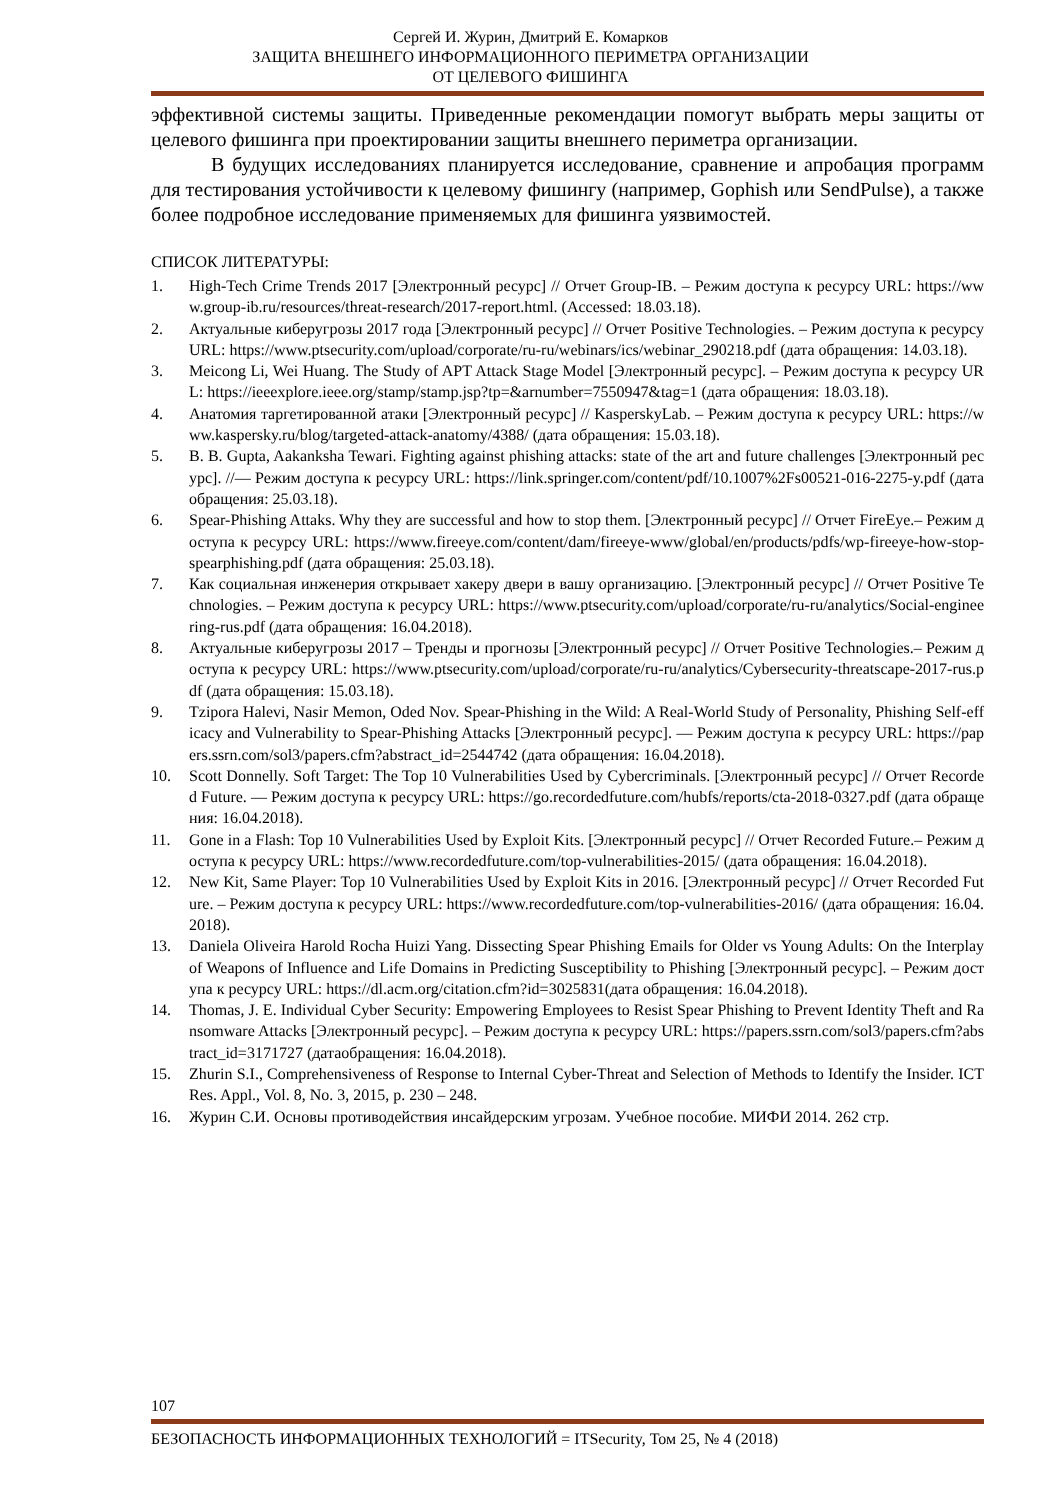Сергей И. Журин, Дмитрий Е. Комарков
ЗАЩИТА ВНЕШНЕГО ИНФОРМАЦИОННОГО ПЕРИМЕТРА ОРГАНИЗАЦИИ
ОТ ЦЕЛЕВОГО ФИШИНГА
эффективной системы защиты. Приведенные рекомендации помогут выбрать меры защиты от целевого фишинга при проектировании защиты внешнего периметра организации.
В будущих исследованиях планируется исследование, сравнение и апробация программ для тестирования устойчивости к целевому фишингу (например, Gophish или SendPulse), а также более подробное исследование применяемых для фишинга уязвимостей.
СПИСОК ЛИТЕРАТУРЫ:
1. High-Tech Crime Trends 2017 [Электронный ресурс] // Отчет Group-IB. – Режим доступа к ресурсу URL: https://www.group-ib.ru/resources/threat-research/2017-report.html. (Accessed: 18.03.18).
2. Актуальные киберугрозы 2017 года [Электронный ресурс] // Отчет Positive Technologies. – Режим доступа к ресурсу URL: https://www.ptsecurity.com/upload/corporate/ru-ru/webinars/ics/webinar_290218.pdf (дата обращения: 14.03.18).
3. Meicong Li, Wei Huang. The Study of APT Attack Stage Model [Электронный ресурс]. – Режим доступа к ресурсу URL: https://ieeexplore.ieee.org/stamp/stamp.jsp?tp=&arnumber=7550947&tag=1 (дата обращения: 18.03.18).
4. Анатомия таргетированной атаки [Электронный ресурс] // KasperskyLab. – Режим доступа к ресурсу URL: https://www.kaspersky.ru/blog/targeted-attack-anatomy/4388/ (дата обращения: 15.03.18).
5. B. B. Gupta, Aakanksha Tewari. Fighting against phishing attacks: state of the art and future challenges [Электронный ресурс]. //— Режим доступа к ресурсу URL: https://link.springer.com/content/pdf/10.1007%2Fs00521-016-2275-y.pdf (дата обращения: 25.03.18).
6. Spear-Phishing Attaks. Why they are successful and how to stop them. [Электронный ресурс] // Отчет FireEye.– Режим доступа к ресурсу URL: https://www.fireeye.com/content/dam/fireeye-www/global/en/products/pdfs/wp-fireeye-how-stop-spearphishing.pdf (дата обращения: 25.03.18).
7. Как социальная инженерия открывает хакеру двери в вашу организацию. [Электронный ресурс] // Отчет Positive Technologies. – Режим доступа к ресурсу URL: https://www.ptsecurity.com/upload/corporate/ru-ru/analytics/Social-engineering-rus.pdf (дата обращения: 16.04.2018).
8. Актуальные киберугрозы 2017 – Тренды и прогнозы [Электронный ресурс] // Отчет Positive Technologies.– Режим доступа к ресурсу URL: https://www.ptsecurity.com/upload/corporate/ru-ru/analytics/Cybersecurity-threatscape-2017-rus.pdf (дата обращения: 15.03.18).
9. Tzipora Halevi, Nasir Memon, Oded Nov. Spear-Phishing in the Wild: A Real-World Study of Personality, Phishing Self-efficacy and Vulnerability to Spear-Phishing Attacks [Электронный ресурс]. — Режим доступа к ресурсу URL: https://papers.ssrn.com/sol3/papers.cfm?abstract_id=2544742 (дата обращения: 16.04.2018).
10. Scott Donnelly. Soft Target: The Top 10 Vulnerabilities Used by Cybercriminals. [Электронный ресурс] // Отчет Recorded Future. — Режим доступа к ресурсу URL: https://go.recordedfuture.com/hubfs/reports/cta-2018-0327.pdf (дата обращения: 16.04.2018).
11. Gone in a Flash: Top 10 Vulnerabilities Used by Exploit Kits. [Электронный ресурс] // Отчет Recorded Future.– Режим доступа к ресурсу URL: https://www.recordedfuture.com/top-vulnerabilities-2015/ (дата обращения: 16.04.2018).
12. New Kit, Same Player: Top 10 Vulnerabilities Used by Exploit Kits in 2016. [Электронный ресурс] // Отчет Recorded Future. – Режим доступа к ресурсу URL: https://www.recordedfuture.com/top-vulnerabilities-2016/ (дата обращения: 16.04.2018).
13. Daniela Oliveira Harold Rocha Huizi Yang. Dissecting Spear Phishing Emails for Older vs Young Adults: On the Interplay of Weapons of Influence and Life Domains in Predicting Susceptibility to Phishing [Электронный ресурс]. – Режим доступа к ресурсу URL: https://dl.acm.org/citation.cfm?id=3025831(дата обращения: 16.04.2018).
14. Thomas, J. E. Individual Cyber Security: Empowering Employees to Resist Spear Phishing to Prevent Identity Theft and Ransomware Attacks [Электронный ресурс]. – Режим доступа к ресурсу URL: https://papers.ssrn.com/sol3/papers.cfm?abstract_id=3171727 (датаобращения: 16.04.2018).
15. Zhurin S.I., Comprehensiveness of Response to Internal Cyber-Threat and Selection of Methods to Identify the Insider. ICT Res. Appl., Vol. 8, No. 3, 2015, p. 230 – 248.
16. Журин С.И. Основы противодействия инсайдерским угрозам. Учебное пособие. МИФИ 2014. 262 стр.
107
БЕЗОПАСНОСТЬ ИНФОРМАЦИОННЫХ ТЕХНОЛОГИЙ = ITSecurity, Том 25, № 4 (2018)